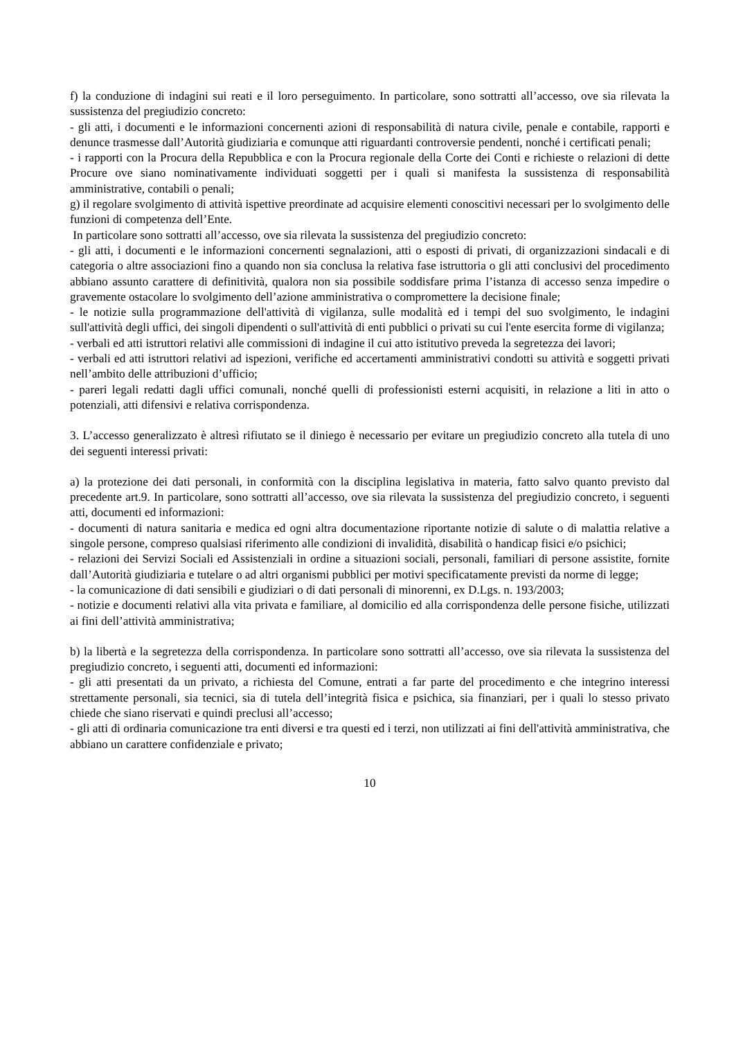f) la conduzione di indagini sui reati e il loro perseguimento. In particolare, sono sottratti all’accesso, ove sia rilevata la sussistenza del pregiudizio concreto:
- gli atti, i documenti e le informazioni concernenti azioni di responsabilità di natura civile, penale e contabile, rapporti e denunce trasmesse dall’Autorità giudiziaria e comunque atti riguardanti controversie pendenti, nonché i certificati penali;
- i rapporti con la Procura della Repubblica e con la Procura regionale della Corte dei Conti e richieste o relazioni di dette Procure ove siano nominativamente individuati soggetti per i quali si manifesta la sussistenza di responsabilità amministrative, contabili o penali;
g) il regolare svolgimento di attività ispettive preordinate ad acquisire elementi conoscitivi necessari per lo svolgimento delle funzioni di competenza dell’Ente.
In particolare sono sottratti all’accesso, ove sia rilevata la sussistenza del pregiudizio concreto:
- gli atti, i documenti e le informazioni concernenti segnalazioni, atti o esposti di privati, di organizzazioni sindacali e di categoria o altre associazioni fino a quando non sia conclusa la relativa fase istruttoria o gli atti conclusivi del procedimento abbiano assunto carattere di definitività, qualora non sia possibile soddisfare prima l’istanza di accesso senza impedire o gravemente ostacolare lo svolgimento dell’azione amministrativa o compromettere la decisione finale;
- le notizie sulla programmazione dell'attività di vigilanza, sulle modalità ed i tempi del suo svolgimento, le indagini sull'attività degli uffici, dei singoli dipendenti o sull'attività di enti pubblici o privati su cui l'ente esercita forme di vigilanza;
- verbali ed atti istruttori relativi alle commissioni di indagine il cui atto istitutivo preveda la segretezza dei lavori;
- verbali ed atti istruttori relativi ad ispezioni, verifiche ed accertamenti amministrativi condotti su attività e soggetti privati nell’ambito delle attribuzioni d’ufficio;
- pareri legali redatti dagli uffici comunali, nonché quelli di professionisti esterni acquisiti, in relazione a liti in atto o potenziali, atti difensivi e relativa corrispondenza.
3. L’accesso generalizzato è altresì rifiutato se il diniego è necessario per evitare un pregiudizio concreto alla tutela di uno dei seguenti interessi privati:
a) la protezione dei dati personali, in conformità con la disciplina legislativa in materia, fatto salvo quanto previsto dal precedente art.9. In particolare, sono sottratti all’accesso, ove sia rilevata la sussistenza del pregiudizio concreto, i seguenti atti, documenti ed informazioni:
- documenti di natura sanitaria e medica ed ogni altra documentazione riportante notizie di salute o di malattia relative a singole persone, compreso qualsiasi riferimento alle condizioni di invalidità, disabilità o handicap fisici e/o psichici;
- relazioni dei Servizi Sociali ed Assistenziali in ordine a situazioni sociali, personali, familiari di persone assistite, fornite dall’Autorità giudiziaria e tutelare o ad altri organismi pubblici per motivi specificatamente previsti da norme di legge;
- la comunicazione di dati sensibili e giudiziari o di dati personali di minorenni, ex D.Lgs. n. 193/2003;
- notizie e documenti relativi alla vita privata e familiare, al domicilio ed alla corrispondenza delle persone fisiche, utilizzati ai fini dell’attività amministrativa;
b) la libertà e la segretezza della corrispondenza. In particolare sono sottratti all’accesso, ove sia rilevata la sussistenza del pregiudizio concreto, i seguenti atti, documenti ed informazioni:
- gli atti presentati da un privato, a richiesta del Comune, entrati a far parte del procedimento e che integrino interessi strettamente personali, sia tecnici, sia di tutela dell’integrità fisica e psichica, sia finanziari, per i quali lo stesso privato chiede che siano riservati e quindi preclusi all’accesso;
- gli atti di ordinaria comunicazione tra enti diversi e tra questi ed i terzi, non utilizzati ai fini dell'attività amministrativa, che abbiano un carattere confidenziale e privato;
10